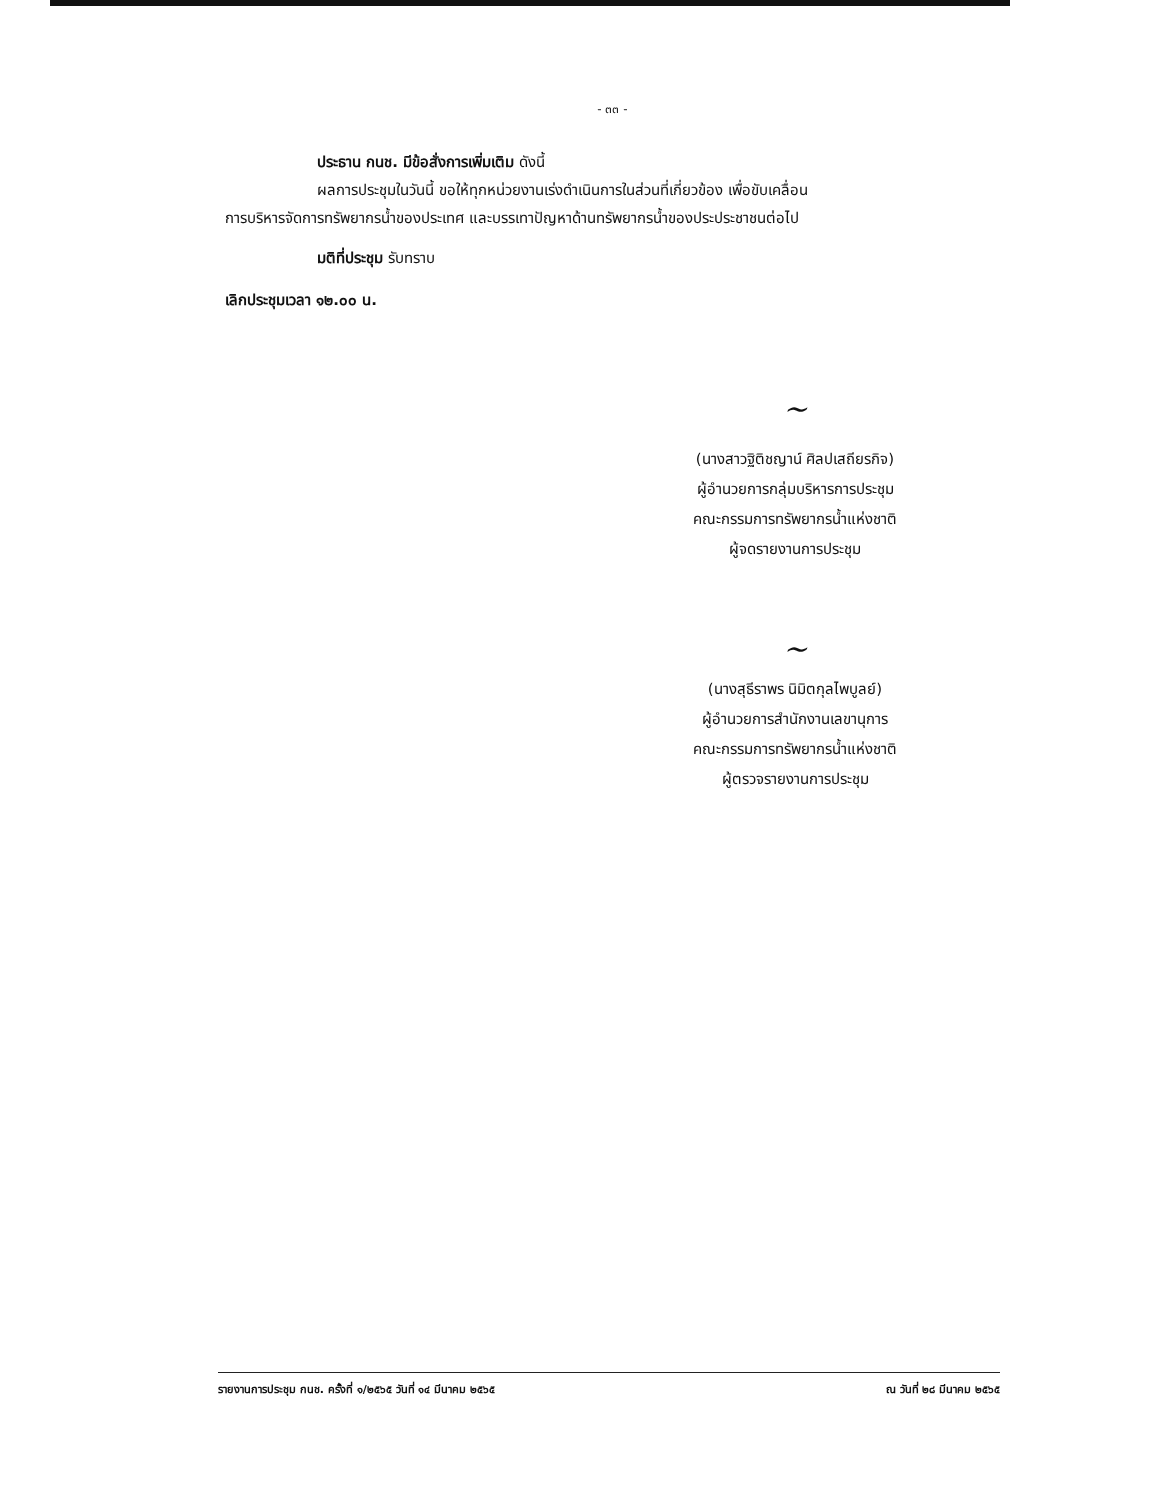- ๓๓ -
ประธาน กนช. มีข้อสั่งการเพิ่มเติม ดังนี้
ผลการประชุมในวันนี้ ขอให้ทุกหน่วยงานเร่งดำเนินการในส่วนที่เกี่ยวข้อง เพื่อขับเคลื่อน
การบริหารจัดการทรัพยากรน้ำของประเทศ และบรรเทาปัญหาด้านทรัพยากรน้ำของประประชาชนต่อไป
มติที่ประชุม รับทราบ
เลิกประชุมเวลา ๑๒.๐๐ น.
~
(นางสาวฐิติชญาน์ ศิลปเสถียรกิจ)
ผู้อำนวยการกลุ่มบริหารการประชุม
คณะกรรมการทรัพยากรน้ำแห่งชาติ
ผู้จดรายงานการประชุม
~
(นางสุธีราพร นิมิตกุลไพบูลย์)
ผู้อำนวยการสำนักงานเลขานุการ
คณะกรรมการทรัพยากรน้ำแห่งชาติ
ผู้ตรวจรายงานการประชุม
รายงานการประชุม กนช. ครั้งที่ ๑/๒๕๖๕ วันที่ ๑๔ มีนาคม ๒๕๖๕ ณ วันที่ ๒๘ มีนาคม ๒๕๖๕